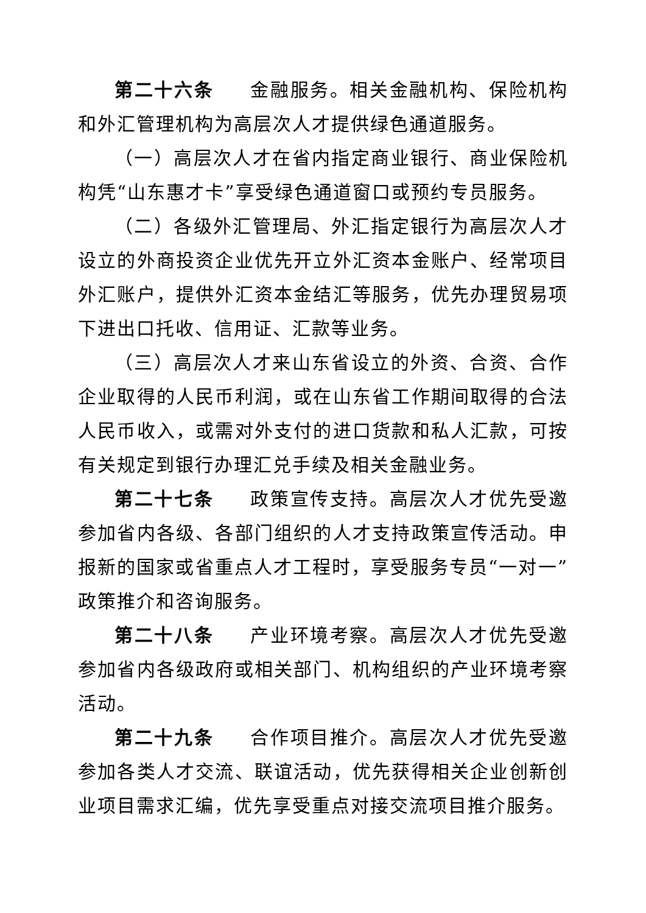第二十六条 金融服务。相关金融机构、保险机构和外汇管理机构为高层次人才提供绿色通道服务。
（一）高层次人才在省内指定商业银行、商业保险机构凭“山东惠才卡”享受绿色通道窗口或预约专员服务。
（二）各级外汇管理局、外汇指定银行为高层次人才设立的外商投资企业优先开立外汇资本金账户、经常项目外汇账户，提供外汇资本金结汇等服务，优先办理贸易项下进出口托收、信用证、汇款等业务。
（三）高层次人才来山东省设立的外资、合资、合作企业取得的人民币利润，或在山东省工作期间取得的合法人民币收入，或需对外支付的进口货款和私人汇款，可按有关规定到银行办理汇兑手续及相关金融业务。
第二十七条 政策宣传支持。高层次人才优先受邀参加省内各级、各部门组织的人才支持政策宣传活动。申报新的国家或省重点人才工程时，享受服务专员“一对一”政策推介和咨询服务。
第二十八条 产业环境考察。高层次人才优先受邀参加省内各级政府或相关部门、机构组织的产业环境考察活动。
第二十九条 合作项目推介。高层次人才优先受邀参加各类人才交流、联谊活动，优先获得相关企业创新创业项目需求汇编，优先享受重点对接交流项目推介服务。